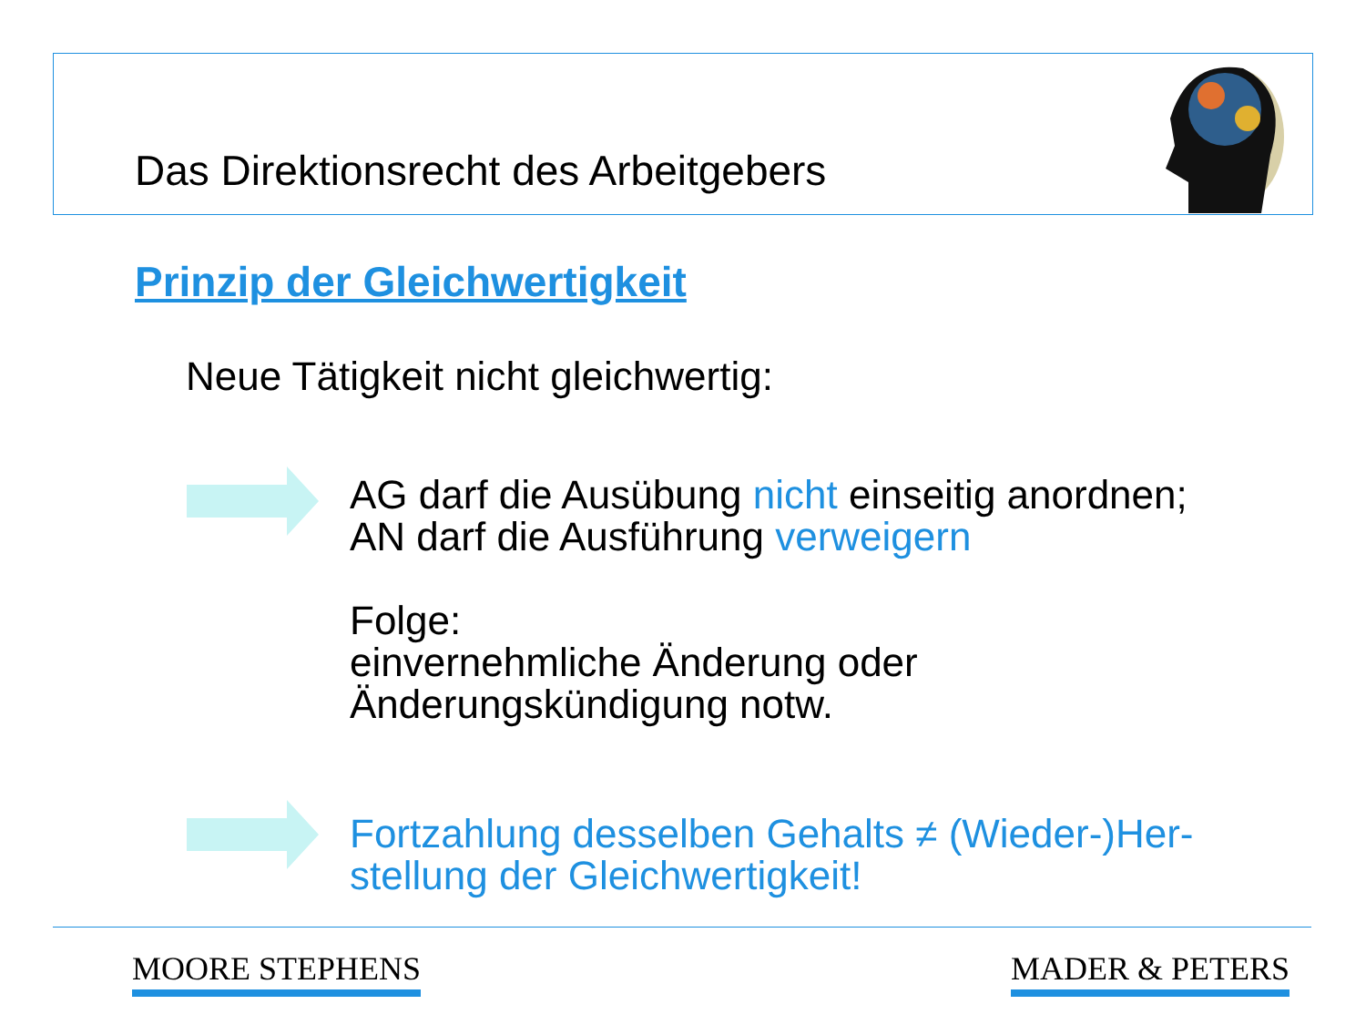Das Direktionsrecht des Arbeitgebers
Prinzip der Gleichwertigkeit
Neue Tätigkeit nicht gleichwertig:
AG darf die Ausübung nicht einseitig anordnen;
AN darf die Ausführung verweigern
Folge:
einvernehmliche Änderung oder
Änderungskündigung notw.
Fortzahlung desselben Gehalts ≠ (Wieder-)Her-
stellung der Gleichwertigkeit!
MOORE STEPHENS MADER & PETERS